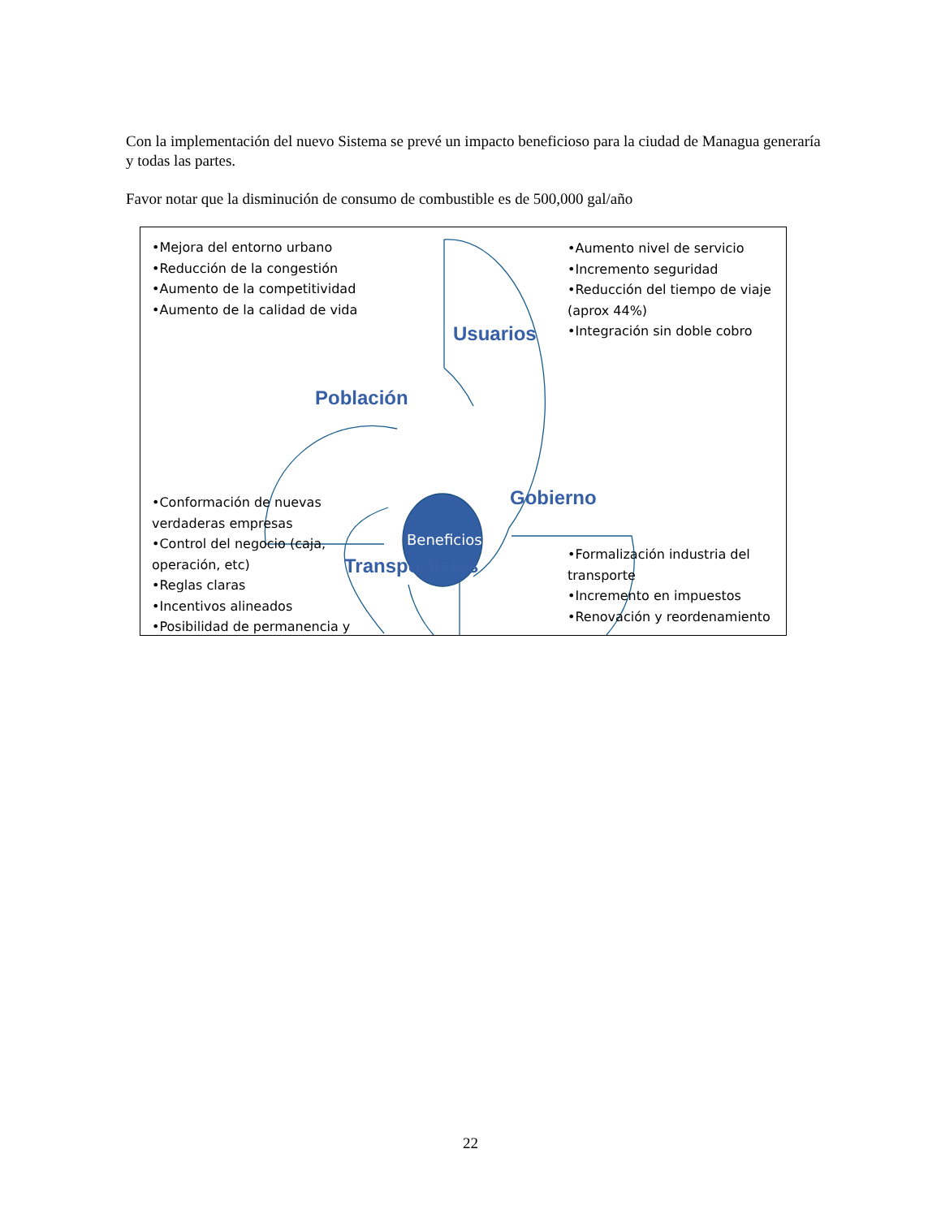Con la implementación del nuevo Sistema se prevé un impacto beneficioso para la ciudad de Managua generaría y todas las partes.
Favor notar que la disminución de consumo de combustible es de 500,000 gal/año
•Mejora del entorno urbano
•Reducción de la congestión
•Aumento de la competitividad
•Aumento de la calidad de vida
•Aumento nivel de servicio
•Incremento seguridad
•Reducción del tiempo de viaje
(aprox 44%)
•Integración sin doble cobro
•Conformación de nuevas
verdaderas empresas
•Control del negocio (caja,
operación, etc)
•Reglas claras
•Incentivos alineados
•Posibilidad de permanencia y
•Formalización industria del
transporte
•Incremento en impuestos
•Renovación y reordenamiento
Usuarios
Población
Gobierno
Transportistas
Beneficios
22